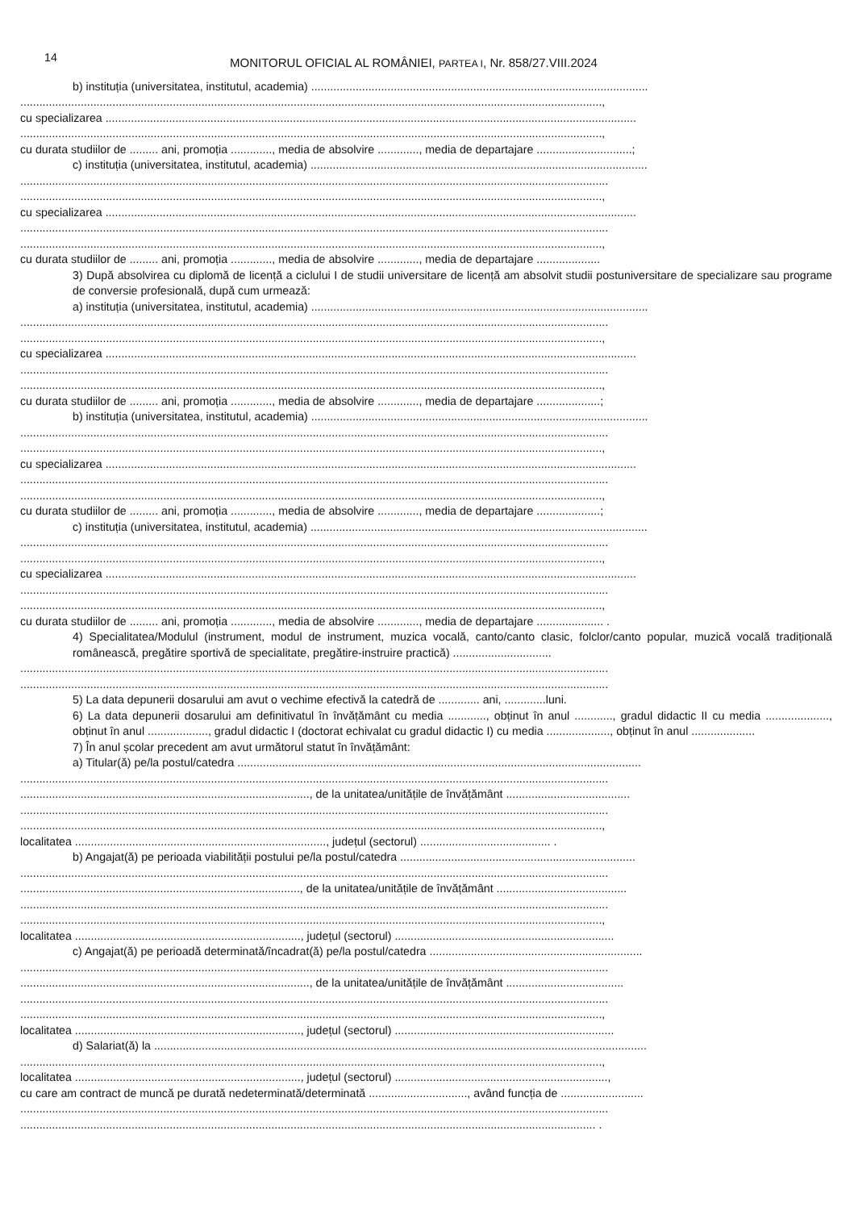14 MONITORUL OFICIAL AL ROMÂNIEI, PARTEA I, Nr. 858/27.VIII.2024
b) instituția (universitatea, institutul, academia) ..........................................................................................................
.......................................................................................................................................................................................,
cu specializarea .......................................................................................................................................................................
.......................................................................................................................................................................................,
cu durata studiilor de ......... ani, promoția ............., media de absolvire ............., media de departajare ..............................;
c) instituția (universitatea, institutul, academia) ..........................................................................................................
.........................................................................................................................................................................................
.......................................................................................................................................................................................,
cu specializarea .......................................................................................................................................................................
.........................................................................................................................................................................................
.......................................................................................................................................................................................,
cu durata studiilor de ......... ani, promoția ............., media de absolvire ............., media de departajare ....................
3) După absolvirea cu diplomă de licență a ciclului I de studii universitare de licență am absolvit studii postuniversitare de specializare sau programe de conversie profesională, după cum urmează:
a) instituția (universitatea, institutul, academia) ..........................................................................................................
.........................................................................................................................................................................................
.......................................................................................................................................................................................,
cu specializarea .......................................................................................................................................................................
.........................................................................................................................................................................................
.......................................................................................................................................................................................,
cu durata studiilor de ......... ani, promoția ............., media de absolvire ............., media de departajare ....................;
b) instituția (universitatea, institutul, academia) ..........................................................................................................
.........................................................................................................................................................................................
.......................................................................................................................................................................................,
cu specializarea .......................................................................................................................................................................
.........................................................................................................................................................................................
.......................................................................................................................................................................................,
cu durata studiilor de ......... ani, promoția ............., media de absolvire ............., media de departajare ....................;
c) instituția (universitatea, institutul, academia) ..........................................................................................................
.........................................................................................................................................................................................
.......................................................................................................................................................................................,
cu specializarea .......................................................................................................................................................................
.........................................................................................................................................................................................
.......................................................................................................................................................................................,
cu durata studiilor de ......... ani, promoția ............., media de absolvire ............., media de departajare ..................... .
4) Specialitatea/Modulul (instrument, modul de instrument, muzica vocală, canto/canto clasic, folclor/canto popular, muzică vocală tradițională românească, pregătire sportivă de specialitate, pregătire-instruire practică) ...............................
.........................................................................................................................................................................................
.........................................................................................................................................................................................
5) La data depunerii dosarului am avut o vechime efectivă la catedră de ............. ani, .............luni.
6) La data depunerii dosarului am definitivatul în învățământ cu media ............, obținut în anul ............, gradul didactic II cu media ...................., obținut în anul ..................., gradul didactic I (doctorat echivalat cu gradul didactic I) cu media ...................., obținut în anul ....................
7) În anul școlar precedent am avut următorul statut în învățământ:
a) Titular(ă) pe/la postul/catedra ...............................................................................................................................
.........................................................................................................................................................................................
..........................................................................................., de la unitatea/unitățile de învățământ .......................................
.........................................................................................................................................................................................
.......................................................................................................................................................................................,
localitatea ..............................................................................., județul (sectorul) ......................................... .
b) Angajat(ă) pe perioada viabilității postului pe/la postul/catedra ..........................................................................
.........................................................................................................................................................................................
........................................................................................, de la unitatea/unitățile de învățământ .........................................
.........................................................................................................................................................................................
.......................................................................................................................................................................................,
localitatea ......................................................................., județul (sectorul) .....................................................................
c) Angajat(ă) pe perioadă determinată/încadrat(ă) pe/la postul/catedra ...................................................................
.........................................................................................................................................................................................
..........................................................................................., de la unitatea/unitățile de învățământ .....................................
.........................................................................................................................................................................................
.......................................................................................................................................................................................,
localitatea ......................................................................., județul (sectorul) .....................................................................
d) Salariat(ă) la ...........................................................................................................................................................
.......................................................................................................................................................................................,
localitatea ......................................................................., județul (sectorul) ...................................................................,
cu care am contract de muncă pe durată nedeterminată/determinată ..............................., având funcția de ..........................
.........................................................................................................................................................................................
..................................................................................................................................................................................... .